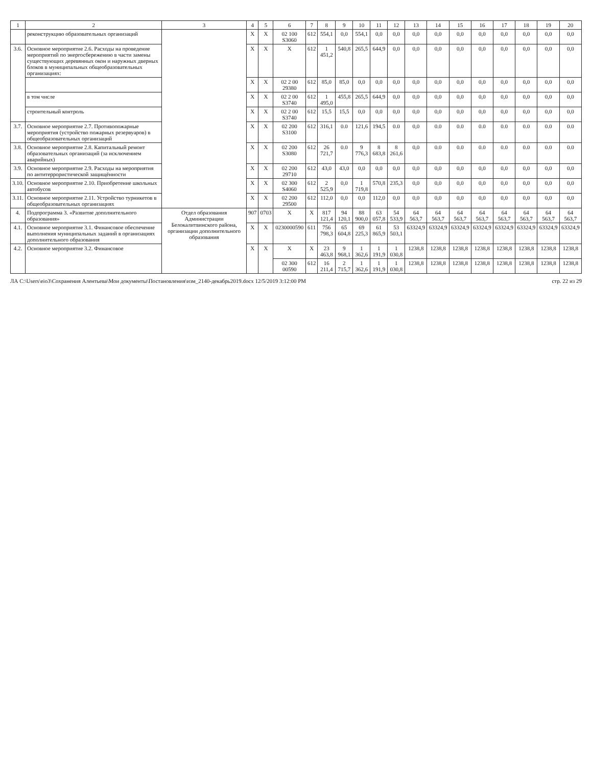| 1 | 2 | 3 | 4 | 5 | 6 | 7 | 8 | 9 | 10 | 11 | 12 | 13 | 14 | 15 | 16 | 17 | 18 | 19 | 20 |
| --- | --- | --- | --- | --- | --- | --- | --- | --- | --- | --- | --- | --- | --- | --- | --- | --- | --- | --- | --- |
| | реконструкцию образовательных организаций | | X | X | 02 100 S3060 | 612 | 554,1 | 0,0 | 554,1 | 0,0 | 0,0 | 0,0 | 0,0 | 0,0 | 0,0 | 0,0 | 0,0 | 0,0 | 0,0 |
| 3.6. | Основное мероприятие 2.6. Расходы на проведение мероприятий по энергосбережению в части замены существующих деревянных окон и наружных дверных блоков в муниципальных общеобразовательных организациях: | | X | X | X | 612 | 1 451,2 | 540,8 | 265,5 | 644,9 | 0,0 | 0,0 | 0,0 | 0,0 | 0,0 | 0,0 | 0,0 | 0,0 | 0,0 |
| | | | X | X | 02 2 00 29380 | 612 | 85,0 | 85,0 | 0,0 | 0,0 | 0,0 | 0,0 | 0,0 | 0,0 | 0,0 | 0,0 | 0,0 | 0,0 | 0,0 |
| | в том числе | | X | X | 02 2 00 S3740 | 612 | 1 495,0 | 455,8 | 265,5 | 644,9 | 0,0 | 0,0 | 0,0 | 0,0 | 0,0 | 0,0 | 0,0 | 0,0 | 0,0 |
| | строительный контроль | | X | X | 02 2 00 S3740 | 612 | 15,5 | 15,5 | 0,0 | 0,0 | 0,0 | 0,0 | 0,0 | 0,0 | 0,0 | 0,0 | 0,0 | 0,0 | 0,0 |
| 3.7. | Основное мероприятие 2.7. Противопожарные мероприятия (устройство пожарных резервуаров) в общеобразовательных организаций | | X | X | 02 200 S3100 | 612 | 316,1 | 0.0 | 121,6 | 194,5 | 0.0 | 0,0 | 0.0 | 0.0 | 0.0 | 0.0 | 0.0 | 0.0 | 0.0 |
| 3.8. | Основное мероприятие 2.8. Капитальный ремонт образовательных организаций (за исключением аварийных) | | X | X | 02 200 S3080 | 612 | 26 721,7 | 0.0 | 9 776,3 | 8 683,8 | 8 261,6 | 0,0 | 0.0 | 0.0 | 0.0 | 0.0 | 0.0 | 0.0 | 0.0 |
| 3.9. | Основное мероприятие 2.9. Расходы на мероприятия по антитеррористической защищённости | | X | X | 02 200 29710 | 612 | 43,0 | 43,0 | 0,0 | 0,0 | 0,0 | 0,0 | 0,0 | 0,0 | 0,0 | 0,0 | 0,0 | 0,0 | 0,0 |
| 3.10. | Основное мероприятие 2.10. Приобретение школьных автобусов | | X | X | 02 300 S4060 | 612 | 2 525,9 | 0,0 | 1 719,8 | 570,8 | 235,3 | 0,0 | 0,0 | 0,0 | 0,0 | 0,0 | 0,0 | 0,0 | 0,0 |
| 3.11. | Основное мероприятие 2.11. Устройство турникетов в общеобразовательных организациях | | X | X | 02 200 29500 | 612 | 112,0 | 0,0 | 0,0 | 112,0 | 0,0 | 0,0 | 0,0 | 0,0 | 0,0 | 0,0 | 0,0 | 0,0 | 0,0 |
| 4. | Подпрограмма 3. «Развитие дополнительного образования» | Отдел образования Администрации Белокалитвинского района, организации дополнительного образования | 907 | 0703 | X | X | 817 121,4 | 94 120,1 | 88 900,0 | 63 057,8 | 54 533,9 | 64 563,7 | 64 563,7 | 64 563,7 | 64 563,7 | 64 563,7 | 64 563,7 | 64 563,7 | 64 563,7 |
| 4.1. | Основное мероприятие 3.1. Финансовое обеспечение выполнения муниципальных заданий в организациях дополнительного образования | | X | X | 0230000590 | 611 | 756 798,3 | 65 604,8 | 69 225,3 | 61 865,9 | 53 503,1 | 63324,9 | 63324,9 | 63324,9 | 63324,9 | 63324,9 | 63324,9 | 63324,9 | 63324,9 |
| 4.2. | Основное мероприятие 3.2. Финансовое | | X | X | X | X | 23 463,8 | 9 968,1 | 1 362,6 | 1 191,9 | 1 030,8 | 1238,8 | 1238,8 | 1238,8 | 1238,8 | 1238,8 | 1238,8 | 1238,8 | 1238,8 |
| | | | | | 02 300 00590 | 612 | 16 211,4 | 2 715,7 | 1 362,6 | 1 191,9 | 1 030,8 | 1238,8 | 1238,8 | 1238,8 | 1238,8 | 1238,8 | 1238,8 | 1238,8 | 1238,8 |
ЛА C:\Users\eio3\Сохранения Алентьева\Мои документы\Постановления\изм_2140-декабрь2019.docx 12/5/2019 3:12:00 PM стр. 22 из 29